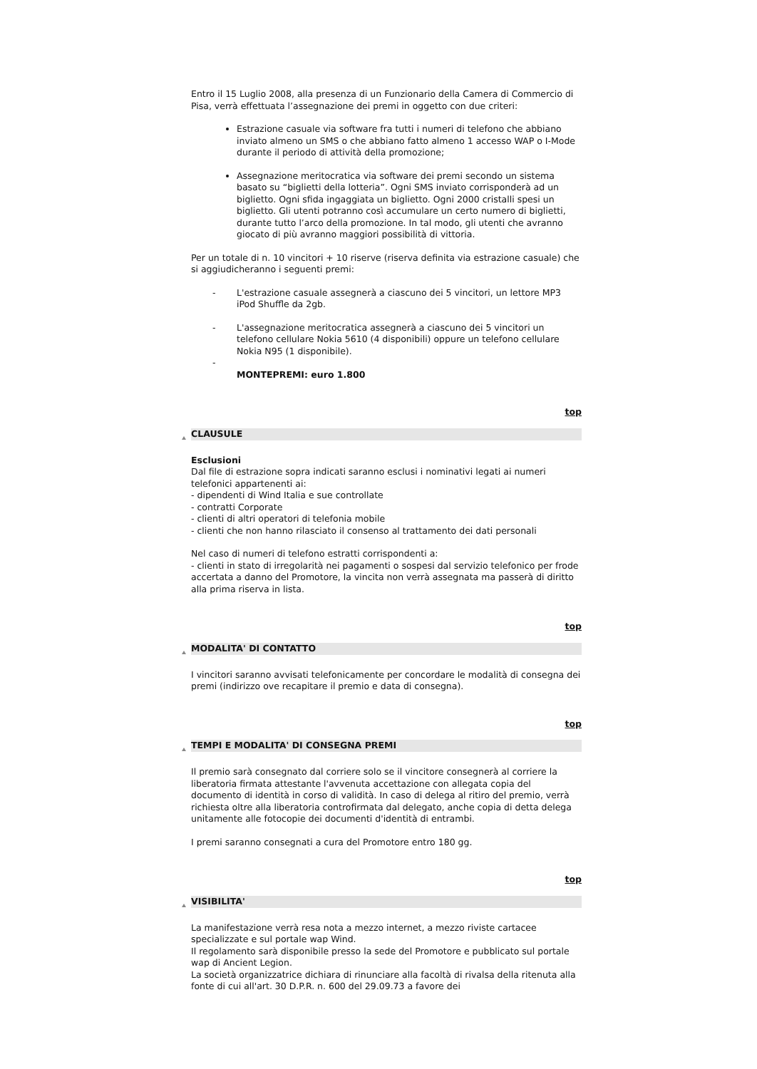Entro il 15 Luglio 2008, alla presenza di un Funzionario della Camera di Commercio di Pisa, verrà effettuata l’assegnazione dei premi in oggetto con due criteri:
Estrazione casuale via software fra tutti i numeri di telefono che abbiano inviato almeno un SMS o che abbiano fatto almeno 1 accesso WAP o I-Mode durante il periodo di attività della promozione;
Assegnazione meritocratica via software dei premi secondo un sistema basato su “biglietti della lotteria”. Ogni SMS inviato corrisponderà ad un biglietto. Ogni sfida ingaggiata un biglietto. Ogni 2000 cristalli spesi un biglietto. Gli utenti potranno così accumulare un certo numero di biglietti, durante tutto l’arco della promozione. In tal modo, gli utenti che avranno giocato di più avranno maggiori possibilità di vittoria.
Per un totale di n. 10 vincitori + 10 riserve (riserva definita via estrazione casuale) che si aggiudicheranno i seguenti premi:
- L'estrazione casuale assegnerà a ciascuno dei 5 vincitori, un lettore MP3 iPod Shuffle da 2gb.
- L'assegnazione meritocratica assegnerà a ciascuno dei 5 vincitori un telefono cellulare Nokia 5610 (4 disponibili) oppure un telefono cellulare Nokia N95 (1 disponibile).
-
MONTEPREMI: euro 1.800
top
CLAUSULE
Esclusioni
Dal file di estrazione sopra indicati saranno esclusi i nominativi legati ai numeri telefonici appartenenti ai:
- dipendenti di Wind Italia e sue controllate
- contratti Corporate
- clienti di altri operatori di telefonia mobile
- clienti che non hanno rilasciato il consenso al trattamento dei dati personali
Nel caso di numeri di telefono estratti corrispondenti a:
- clienti in stato di irregolarità nei pagamenti o sospesi dal servizio telefonico per frode accertata a danno del Promotore, la vincita non verrà assegnata ma passerà di diritto alla prima riserva in lista.
top
MODALITA' DI CONTATTO
I vincitori saranno avvisati telefonicamente per concordare le modalità di consegna dei premi (indirizzo ove recapitare il premio e data di consegna).
top
TEMPI E MODALITA' DI CONSEGNA PREMI
Il premio sarà consegnato dal corriere solo se il vincitore consegnerà al corriere la liberatoria firmata attestante l'avvenuta accettazione con allegata copia del documento di identità in corso di validità. In caso di delega al ritiro del premio, verrà richiesta oltre alla liberatoria controfirmata dal delegato, anche copia di detta delega unitamente alle fotocopie dei documenti d'identità di entrambi.
I premi saranno consegnati a cura del Promotore entro 180 gg.
top
VISIBILITA'
La manifestazione verrà resa nota a mezzo internet, a mezzo riviste cartacee specializzate e sul portale wap Wind.
Il regolamento sarà disponibile presso la sede del Promotore e pubblicato sul portale wap di Ancient Legion.
La società organizzatrice dichiara di rinunciare alla facoltà di rivalsa della ritenuta alla fonte di cui all'art. 30 D.P.R. n. 600 del 29.09.73 a favore dei